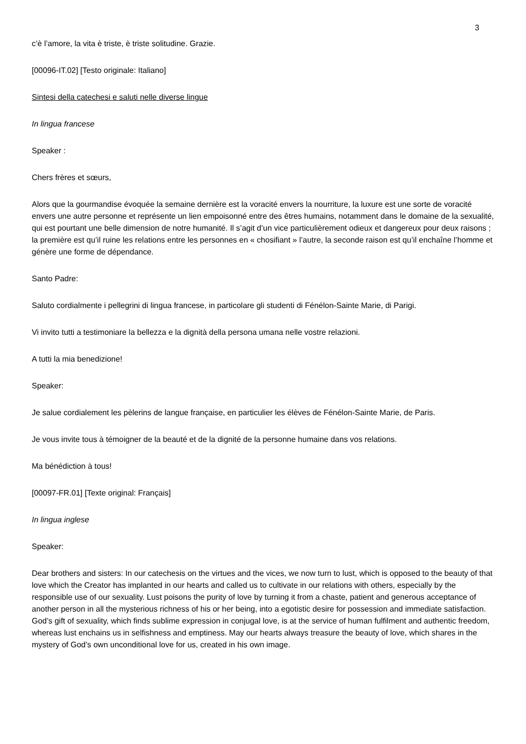3
c’è l’amore, la vita è triste, è triste solitudine. Grazie.
[00096-IT.02] [Testo originale: Italiano]
Sintesi della catechesi e saluti nelle diverse lingue
In lingua francese
Speaker :
Chers frères et sœurs,
Alors que la gourmandise évoquée la semaine dernière est la voracité envers la nourriture, la luxure est une sorte de voracité envers une autre personne et représente un lien empoisonné entre des êtres humains, notamment dans le domaine de la sexualité, qui est pourtant une belle dimension de notre humanité. Il s’agit d’un vice particulièrement odieux et dangereux pour deux raisons ; la première est qu’il ruine les relations entre les personnes en « chosifiant » l’autre, la seconde raison est qu’il enchaîne l’homme et génère une forme de dépendance.
Santo Padre:
Saluto cordialmente i pellegrini di lingua francese, in particolare gli studenti di Fénélon-Sainte Marie, di Parigi.
Vi invito tutti a testimoniare la bellezza e la dignità della persona umana nelle vostre relazioni.
A tutti la mia benedizione!
Speaker:
Je salue cordialement les pèlerins de langue française, en particulier les élèves de Fénélon-Sainte Marie, de Paris.
Je vous invite tous à témoigner de la beauté et de la dignité de la personne humaine dans vos relations.
Ma bénédiction à tous!
[00097-FR.01] [Texte original: Français]
In lingua inglese
Speaker:
Dear brothers and sisters: In our catechesis on the virtues and the vices, we now turn to lust, which is opposed to the beauty of that love which the Creator has implanted in our hearts and called us to cultivate in our relations with others, especially by the responsible use of our sexuality. Lust poisons the purity of love by turning it from a chaste, patient and generous acceptance of another person in all the mysterious richness of his or her being, into a egotistic desire for possession and immediate satisfaction. God’s gift of sexuality, which finds sublime expression in conjugal love, is at the service of human fulfilment and authentic freedom, whereas lust enchains us in selfishness and emptiness. May our hearts always treasure the beauty of love, which shares in the mystery of God’s own unconditional love for us, created in his own image.